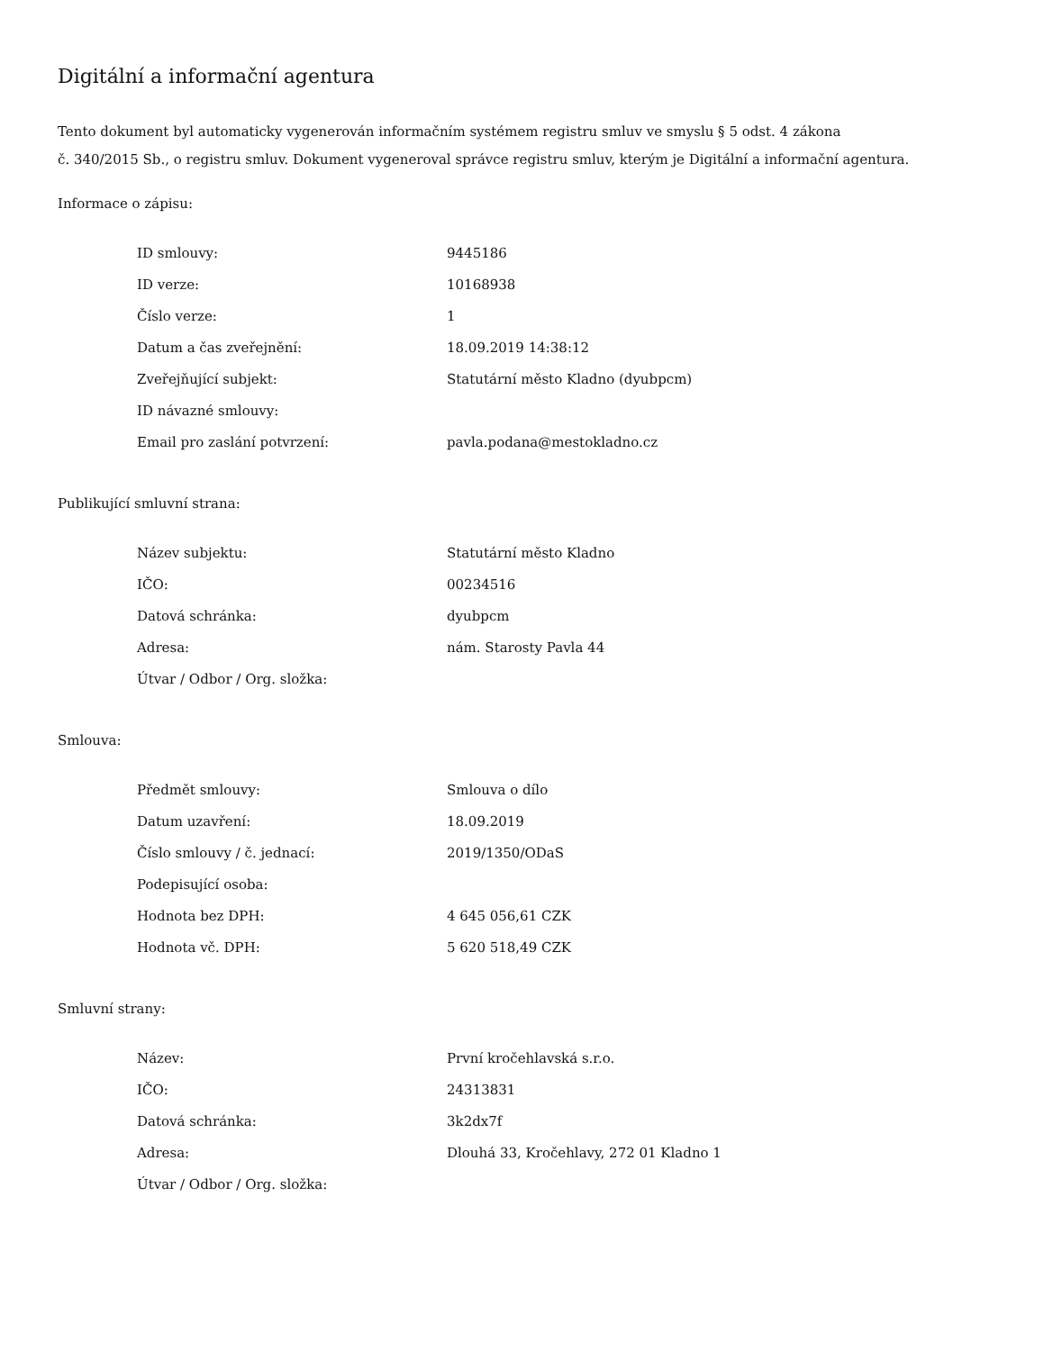Digitální a informační agentura
Tento dokument byl automaticky vygenerován informačním systémem registru smluv ve smyslu § 5 odst. 4 zákona
č. 340/2015 Sb., o registru smluv. Dokument vygeneroval správce registru smluv, kterým je Digitální a informační agentura.
Informace o zápisu:
| ID smlouvy: | 9445186 |
| ID verze: | 10168938 |
| Číslo verze: | 1 |
| Datum a čas zveřejnění: | 18.09.2019 14:38:12 |
| Zveřejňující subjekt: | Statutární město Kladno (dyubpcm) |
| ID návazné smlouvy: | |
| Email pro zaslání potvrzení: | pavla.podana@mestokladno.cz |
Publikující smluvní strana:
| Název subjektu: | Statutární město Kladno |
| IČO: | 00234516 |
| Datová schránka: | dyubpcm |
| Adresa: | nám. Starosty Pavla 44 |
| Útvar / Odbor / Org. složka: | |
Smlouva:
| Předmět smlouvy: | Smlouva o dílo |
| Datum uzavření: | 18.09.2019 |
| Číslo smlouvy / č. jednací: | 2019/1350/ODaS |
| Podepisující osoba: | |
| Hodnota bez DPH: | 4 645 056,61 CZK |
| Hodnota vč. DPH: | 5 620 518,49 CZK |
Smluvní strany:
| Název: | První kročehlavská s.r.o. |
| IČO: | 24313831 |
| Datová schránka: | 3k2dx7f |
| Adresa: | Dlouhá 33, Kročehlavy, 272 01 Kladno 1 |
| Útvar / Odbor / Org. složka: | |